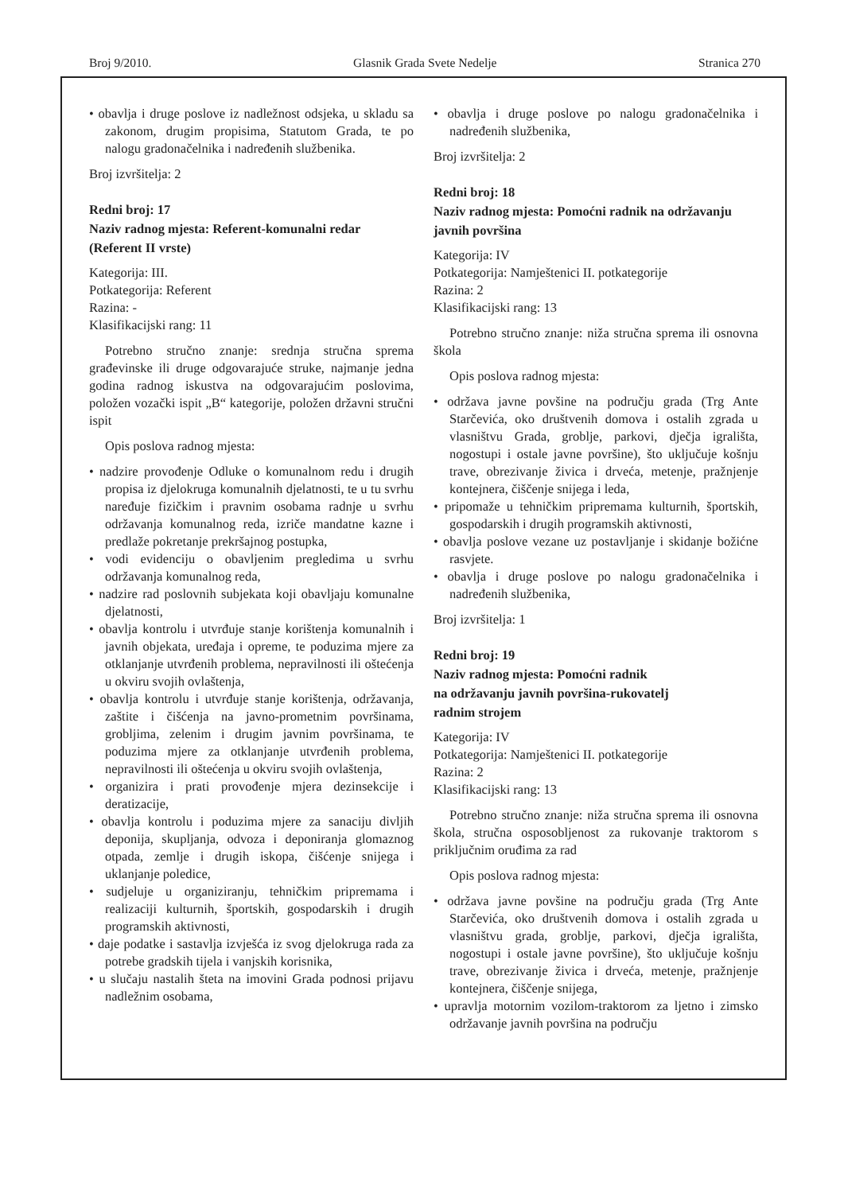Broj 9/2010. Glasnik Grada Svete Nedelje Stranica 270
• obavlja i druge poslove iz nadležnost odsjeka, u skladu sa zakonom, drugim propisima, Statutom Grada, te po nalogu gradonačelnika i nadređenih službenika.
Broj izvršitelja: 2
Redni broj: 17
Naziv radnog mjesta: Referent-komunalni redar (Referent II vrste)
Kategorija: III.
Potkategorija: Referent
Razina: -
Klasifikacijski rang: 11
Potrebno stručno znanje: srednja stručna sprema građevinske ili druge odgovarajuće struke, najmanje jedna godina radnog iskustva na odgovarajućim poslovima, položen vozački ispit „B“ kategorije, položen državni stručni ispit
Opis poslova radnog mjesta:
• nadzire provođenje Odluke o komunalnom redu i drugih propisa iz djelokruga komunalnih djelatnosti, te u tu svrhu naređuje fizičkim i pravnim osobama radnje u svrhu održavanja komunalnog reda, izriče mandatne kazne i predlaže pokretanje prekršajnog postupka,
• vodi evidenciju o obavljenim pregledima u svrhu održavanja komunalnog reda,
• nadzire rad poslovnih subjekata koji obavljaju komunalne djelatnosti,
• obavlja kontrolu i utvrđuje stanje korištenja komunalnih i javnih objekata, uređaja i opreme, te poduzima mjere za otklanjanje utvrđenih problema, nepravilnosti ili oštećenja u okviru svojih ovlaštenja,
• obavlja kontrolu i utvrđuje stanje korištenja, održavanja, zaštite i čišćenja na javno-prometnim površinama, grobljima, zelenim i drugim javnim površinama, te poduzima mjere za otklanjanje utvrđenih problema, nepravilnosti ili oštećenja u okviru svojih ovlaštenja,
• organizira i prati provođenje mjera dezinsekcije i deratizacije,
• obavlja kontrolu i poduzima mjere za sanaciju divljih deponija, skupljanja, odvoza i deponiranja glomaznog otpada, zemlje i drugih iskopa, čišćenje snijega i uklanjanje poledice,
• sudjeluje u organiziranju, tehničkim pripremama i realizaciji kulturnih, športskih, gospodarskih i drugih programskih aktivnosti,
• daje podatke i sastavlja izvješća iz svog djelokruga rada za potrebe gradskih tijela i vanjskih korisnika,
• u slučaju nastalih šteta na imovini Grada podnosi prijavu nadležnim osobama,
• obavlja i druge poslove po nalogu gradonačelnika i nadređenih službenika,
Broj izvršitelja: 2
Redni broj: 18
Naziv radnog mjesta: Pomoćni radnik na održavanju javnih površina
Kategorija: IV
Potkategorija: Namještenici II. potkategorije
Razina: 2
Klasifikacijski rang: 13
Potrebno stručno znanje: niža stručna sprema ili osnovna škola
Opis poslova radnog mjesta:
• održava javne povšine na području grada (Trg Ante Starčevića, oko društvenih domova i ostalih zgrada u vlasništvu Grada, groblje, parkovi, dječja igrališta, nogostupi i ostale javne površine), što uključuje košnju trave, obrezivanje živica i drveća, metenje, pražnjenje kontejnera, čiščenje snijega i leda,
• pripomaže u tehničkim pripremama kulturnih, športskih, gospodarskih i drugih programskih aktivnosti,
• obavlja poslove vezane uz postavljanje i skidanje božićne rasvjete.
• obavlja i druge poslove po nalogu gradonačelnika i nadređenih službenika,
Broj izvršitelja: 1
Redni broj: 19
Naziv radnog mjesta: Pomoćni radnik
na održavanju javnih površina-rukovatelj
radnim strojem
Kategorija: IV
Potkategorija: Namještenici II. potkategorije
Razina: 2
Klasifikacijski rang: 13
Potrebno stručno znanje: niža stručna sprema ili osnovna škola, stručna osposobljenost za rukovanje traktorom s priključnim oruđima za rad
Opis poslova radnog mjesta:
• održava javne povšine na području grada (Trg Ante Starčevića, oko društvenih domova i ostalih zgrada u vlasništvu grada, groblje, parkovi, dječja igrališta, nogostupi i ostale javne površine), što uključuje košnju trave, obrezivanje živica i drveća, metenje, pražnjenje kontejnera, čiščenje snijega,
• upravlja motornim vozilom-traktorom za ljetno i zimsko održavanje javnih površina na području